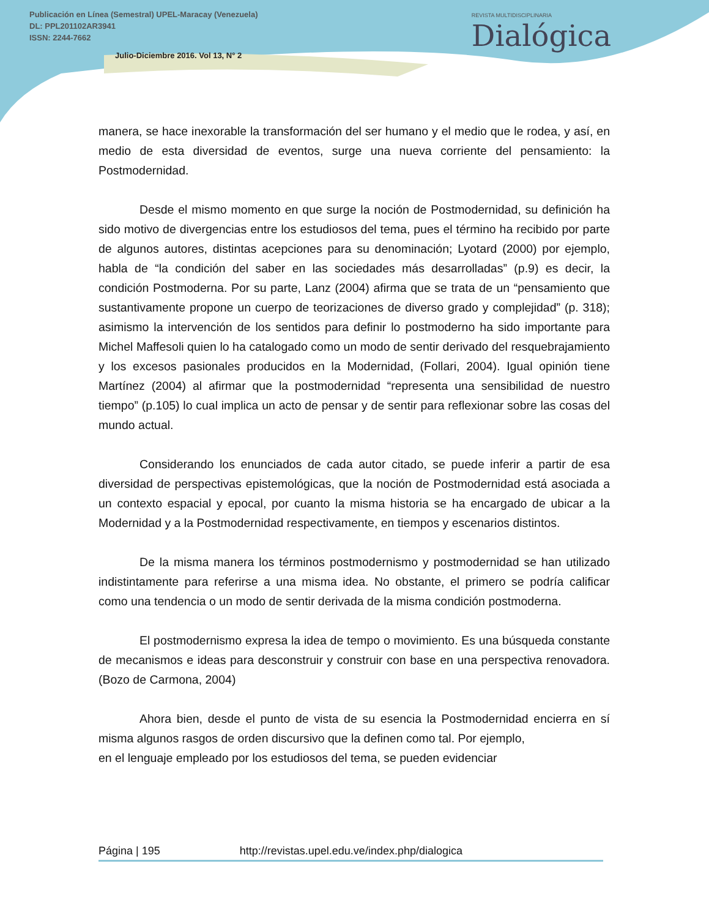Publicación en Línea (Semestral) UPEL-Maracay (Venezuela)
DL: PPL201102AR3941
ISSN: 2244-7662
Julio-Diciembre 2016. Vol 13, N° 2
REVISTA MULTIDISCIPLINARIA
Dialógica
manera, se hace inexorable la transformación del ser humano y el medio que le rodea, y así, en medio de esta diversidad de eventos, surge una nueva corriente del pensamiento: la Postmodernidad.
Desde el mismo momento en que surge la noción de Postmodernidad, su definición ha sido motivo de divergencias entre los estudiosos del tema, pues el término ha recibido por parte de algunos autores, distintas acepciones para su denominación; Lyotard (2000) por ejemplo, habla de “la condición del saber en las sociedades más desarrolladas” (p.9) es decir, la condición Postmoderna. Por su parte, Lanz (2004) afirma que se trata de un “pensamiento que sustantivamente propone un cuerpo de teorizaciones de diverso grado y complejidad” (p. 318); asimismo la intervención de los sentidos para definir lo postmoderno ha sido importante para Michel Maffesoli quien lo ha catalogado como un modo de sentir derivado del resquebrajamiento y los excesos pasionales producidos en la Modernidad, (Follari, 2004). Igual opinión tiene Martínez (2004) al afirmar que la postmodernidad “representa una sensibilidad de nuestro tiempo” (p.105) lo cual implica un acto de pensar y de sentir para reflexionar sobre las cosas del mundo actual.
Considerando los enunciados de cada autor citado, se puede inferir a partir de esa diversidad de perspectivas epistemológicas, que la noción de Postmodernidad está asociada a un contexto espacial y epocal, por cuanto la misma historia se ha encargado de ubicar a la Modernidad y a la Postmodernidad respectivamente, en tiempos y escenarios distintos.
De la misma manera los términos postmodernismo y postmodernidad se han utilizado indistintamente para referirse a una misma idea. No obstante, el primero se podría calificar como una tendencia o un modo de sentir derivada de la misma condición postmoderna.
El postmodernismo expresa la idea de tempo o movimiento. Es una búsqueda constante de mecanismos e ideas para desconstruir y construir con base en una perspectiva renovadora. (Bozo de Carmona, 2004)
Ahora bien, desde el punto de vista de su esencia la Postmodernidad encierra en sí misma algunos rasgos de orden discursivo que la definen como tal. Por ejemplo,
en el lenguaje empleado por los estudiosos del tema, se pueden evidenciar
Página | 195 http://revistas.upel.edu.ve/index.php/dialogica